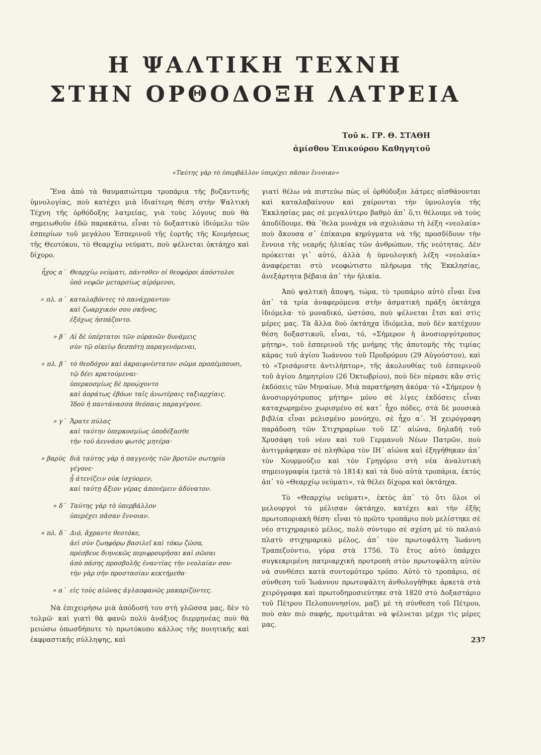Η ΨΑΛΤΙΚΗ ΤΕΧΝΗ
ΣΤΗΝ ΟΡΘΟΔΟΞΗ ΛΑΤΡΕΙΑ
Τοῦ κ. ΓΡ. Θ. ΣΤΑΘΗ
ἀμίσθου Ἐπικούρου Καθηγητοῦ
«Ταύτης γὰρ τὸ ὑπερβάλλον ὑπερέχει πᾶσαν ἔννοιαν»
Ἕνα ἀπὸ τὰ θαυμασιώτερα τροπάρια τῆς βυζαντινῆς ὑμνολογίας, ποὺ κατέχει μιὰ ἰδιαίτερη θέση στὴν Ψαλτικὴ Τέχνη τῆς ὀρθόδοξης λατρείας, γιὰ τοὺς λόγους ποὺ θὰ σημειωθοῦν ἐδῶ παρακάτω, εἶναι τὸ δοξαστικὸ ἰδιόμελο τῶν ἑσπερίων τοῦ μεγάλου Ἑσπερινοῦ τῆς ἑορτῆς τῆς Κοιμήσεως τῆς Θεοτόκου, τὸ Θεαρχίῳ νεύματι, ποὺ ψέλνεται ὀκτάηχο καὶ δίχορο.
ἦχος α΄ Θεαρχίῳ νεύματι, πάντοθεν οἱ θεοφόροι ἀπόστολοι
ὑπὸ νεφῶν μεταρσίως αἰρόμενοι,
» πλ. α΄ καταλαβόντες τὸ πανάχραντον
καὶ ζωαρχικόν σου σκῆνος,
ἐξόχως ἠσπάζοντο.
» β΄ Αἱ δὲ ὑπέρτατοι τῶν οὐρανῶν δυνάμεις
σὺν τῷ οἰκείῳ δεσπότῃ παραγενόμεναι,
» πλ. β΄ τὸ θεοδόχον καὶ ἀκραιφνέστατον σῶμα προπέμπουσι,
τῷ δέει κρατούμεναι·
ὑπερκοσμίως δὲ προῴχοντο
καὶ ἀοράτως ἐβόων ταῖς ἀνωτέραις ταξιαρχίαις.
Ἰδοὺ ἡ παντάνασσα θεόπαις παραγέγονε.
» γ΄ Ἄρατε πύλας
καὶ ταύτην ὑπερκοσμίως ὑποδέξασθε
τὴν τοῦ ἀεννάου φωτὸς μητέρα·
» βαρὺς διὰ ταύτης γὰρ ἡ παγγενὴς τῶν βροτῶν σωτηρία γέγονε·
ᾗ ἀτενίζειν οὐκ ἰσχύομεν,
καὶ ταύτῃ ἄξιον γέρας ἀπονέμειν ἀδύνατον.
» δ΄ Ταύτης γὰρ τὸ ὑπερβάλλον
ὑπερέχει πᾶσαν ἔννοιαν.
» πλ. δ΄ Διό, ἄχραντε θεοτόκε,
ἀεὶ σὺν ζωηφόρῳ βασιλεῖ καὶ τόκῳ ζῶσα,
πρέσβευε διηνεκῶς περιφρουρῆσαι καὶ σῶσαι
ἀπὸ πάσης προσβολῆς ἐναντίας τὴν νεολαίαν σου·
τὴν γὰρ σὴν προστασίαν κεκτήμεθα·
» α΄ εἰς τοὺς αἰῶνας ἀγλαοφανῶς μακαρίζοντες.
Νὰ ἐπιχειρήσω μιὰ ἀπόδοσή του στὴ γλῶσσα μας, δὲν τὸ τολμῶ· καὶ γιατὶ θὰ φανῶ πολὺ ἀνάξιος διερμηνέας ποὺ θὰ μειώσω ὁπωσδήποτε τὸ πρωτόκοπο κάλλος τῆς ποιητικῆς καὶ ἐκφραστικῆς σύλληψης, καὶ
γιατὶ θέλω νὰ πιστεύω πὼς οἱ ὀρθόδοξοι λάτρες αἰσθάνονται καὶ καταλαβαίνουν καὶ χαίρονται τὴν ὑμνολογία τῆς Ἐκκλησίας μας σὲ μεγαλύτερο βαθμὸ ἀπ᾽ ὅ,τι θέλουμε νὰ τοὺς ἀποδίδουμε. Θὰ ᾽θελα μονάχα νὰ σχολιάσω τὴ λέξη «νεολαία» ποὺ ἄκουσα σ᾽ ἐπίκαιρα κηρύγματα νὰ τῆς προσδίδουν τὴν ἔννοια τῆς νεαρῆς ἡλικίας τῶν ἀνθρώπων, τῆς νεότητας. Δὲν πρόκειται γι᾽ αὐτό, ἀλλὰ ἡ ὑμνολογικὴ λέξη «νεολαία» ἀναφέρεται στὸ νεοφώτιστο πλήρωμα τῆς Ἐκκλησίας, ἀνεξάρτητα βέβαια ἀπ᾽ τὴν ἡλικία.
Ἀπὸ ψαλτικὴ ἄποψη, τώρα, τὸ τροπάριο αὐτὸ εἶναι ἕνα ἀπ᾽ τὰ τρία ἀναφερόμενα στὴν ἀσματικὴ πράξη ὀκτάηχα ἰδιόμελα· τὸ μοναδικό, ὡστόσο, ποὺ ψέλνεται ἔτσι καὶ στὶς μέρες μας. Τὰ ἄλλα δυὸ ὀκτάηχα ἰδιόμελα, ποὺ δὲν κατέχουν θέση δοξαστικοῦ, εἶναι, τό, «Σήμερον ἡ ἀνοσιοργότροπος μήτηρ», τοῦ ἑσπερινοῦ τῆς μνήμης τῆς ἀποτομῆς τῆς τιμίας κάρας τοῦ ἁγίου Ἰωάννου τοῦ Προδρόμου (29 Αὐγούστου), καὶ τὸ «Τρισάριστε ἀντιλήπτορ», τῆς ἀκολουθίας τοῦ ἑσπερινοῦ τοῦ ἁγίου Δημητρίου (26 Ὀκτωβρίου), ποὺ δὲν πέρασε κἂν στὶς ἐκδόσεις τῶν Μηναίων. Μιὰ παρατήρηση ἀκόμα· τὸ «Σήμερον ἡ ἀνοσιοργότροπος μήτηρ» μόνο σὲ λίγες ἐκδόσεις εἶναι καταχωρημένο χωρισμένο σὲ κατ᾽ ἦχο πόδες, στὰ δὲ μουσικὰ βιβλία εἶναι μελισμένο μονόηχο, σὲ ἦχο α΄. Ἡ χειρόγραφη παράδοση τῶν Στιχηραρίων τοῦ ΙΖ΄ αἰώνα, δηλαδὴ τοῦ Χρυσάφη τοῦ νέου καὶ τοῦ Γερμανοῦ Νέων Πατρῶν, ποὺ ἀντιγράφηκαν σὲ πληθώρα τὸν ΙΗ΄ αἰώνα καὶ ἐξηγήθηκαν ἀπ᾽ τὸν Χουρμούζιο καὶ τὸν Γρηγόριο στὴ νέα ἀναλυτικὴ σημειογραφία (μετὰ τὸ 1814) καὶ τὰ δυὸ αὐτὰ τροπάρια, ἐκτὸς ἀπ᾽ τὸ «Θεαρχίῳ νεύματι», τὰ θέλει δίχορα καὶ ὀκτάηχα.
Τὸ «Θεαρχίῳ νεύματι», ἐκτὸς ἀπ᾽ τὸ ὅτι ὅλοι οἱ μελουργοὶ τὸ μέλισαν ὀκτάηχο, κατέχει καὶ τὴν ἑξῆς πρωτοποριακὴ θέση· εἶναι τὸ πρῶτο τροπάριο ποὺ μελίστηκε σὲ νέο στιχηραρικὸ μέλος, πολὺ σύντομο σὲ σχέση μὲ τὸ παλαιὸ πλατὺ στιχηραρικὸ μέλος, ἀπ᾽ τὸν πρωτοψάλτη Ἰωάννη Τραπεζούντιο, γύρα στὰ 1756. Τὸ ἔτος αὐτὸ ὑπάρχει συγκεκριμένη πατριαρχικὴ προτροπὴ στὸν πρωτοψάλτη αὐτὸν νὰ συνθέσει κατὰ συντομότερο τρόπο. Αὐτὸ τὸ τροπάριο, σὲ σύνθεση τοῦ Ἰωάννου πρωτοψάλτη ἀνθολογήθηκε ἀρκετὰ στὰ χειρόγραφα καὶ πρωτοδημοσιεύτηκε στὰ 1820 στὸ Δοξαστάριο τοῦ Πέτρου Πελοποννησίου, μαζὶ μὲ τὴ σύνθεση τοῦ Πέτρου, ποὺ σὰν πιὸ σαφής, προτιμᾶται νὰ ψέλνεται μέχρι τὶς μέρες μας.
237